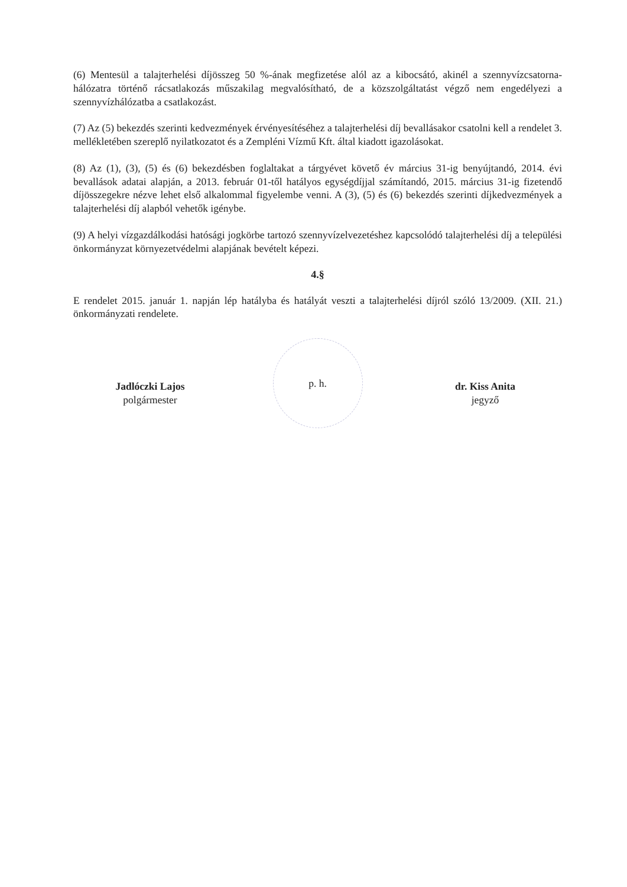(6) Mentesül a talajterhelési díjösszeg 50 %-ának megfizetése alól az a kibocsátó, akinél a szennyvízcsatorna-hálózatra történő rácsatlakozás műszakilag megvalósítható, de a közszolgáltatást végző nem engedélyezi a szennyvízhálózatba a csatlakozást.
(7) Az (5) bekezdés szerinti kedvezmények érvényesítéséhez a talajterhelési díj bevallásakor csatolni kell a rendelet 3. mellékletében szereplő nyilatkozatot és a Zempléni Vízmű Kft. által kiadott igazolásokat.
(8) Az (1), (3), (5) és (6) bekezdésben foglaltakat a tárgyévet követő év március 31-ig benyújtandó, 2014. évi bevallások adatai alapján, a 2013. február 01-től hatályos egységdíjjal számítandó, 2015. március 31-ig fizetendő díjösszegekre nézve lehet első alkalommal figyelembe venni. A (3), (5) és (6) bekezdés szerinti díjkedvezmények a talajterhelési díj alapból vehetők igénybe.
(9) A helyi vízgazdálkodási hatósági jogkörbe tartozó szennyvízelvezetéshez kapcsolódó talajterhelési díj a települési önkormányzat környezetvédelmi alapjának bevételt képezi.
4.§
E rendelet 2015. január 1. napján lép hatályba és hatályát veszti a talajterhelési díjról szóló 13/2009. (XII. 21.) önkormányzati rendelete.
Jadlóczki Lajos
polgármester
p. h.
dr. Kiss Anita
jegyző